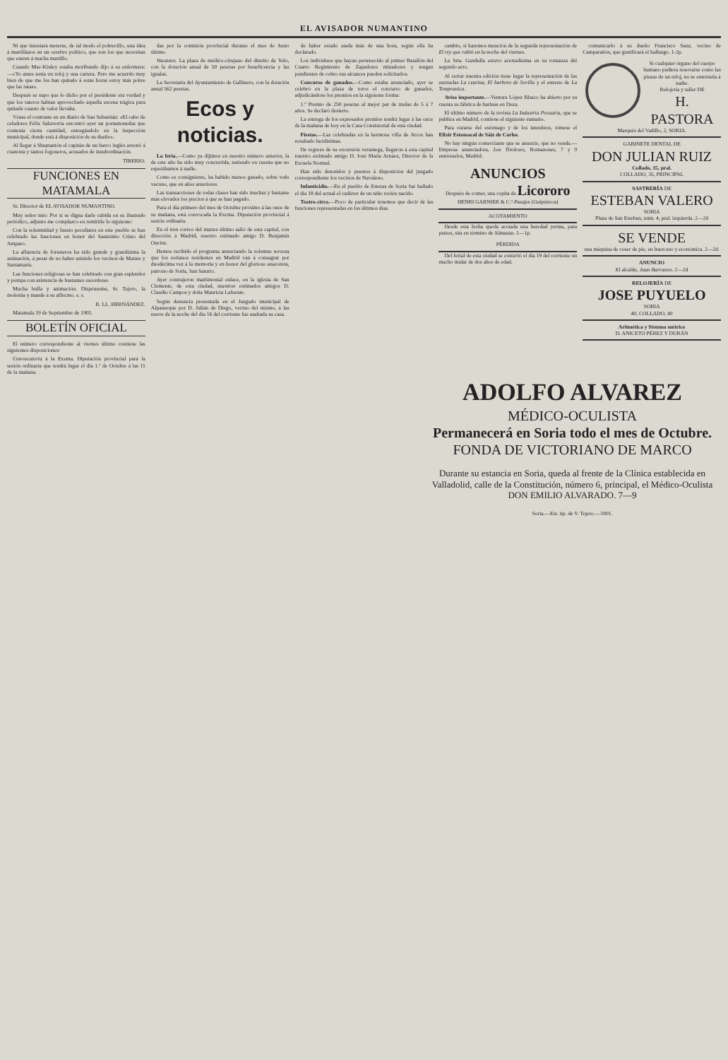EL AVISADOR NUMANTINO
Ni que intentara meterse, de tal modo el pobrecillo, una idea á martillazos en un cerebro político, que son los que necesitan que entren á macha martillo.
Cuando Mac-Kinley estaba moribundo dijo á su enfermera: —«Yo antes tenía un reloj y una cartera. Pero me acuerdo muy bien de que me los han quitado á estas horas estoy más pobre que las ratas».
Después se supo que lo dicho por el presidente era verdad y que los rateros habían aprovechado aquella escena trágica para quitarle cuanto de valor llevaba.
Véase el contraste en un diario de San Sebastián: «El cabo de celadores Félix Salaverría encontró ayer un portamonedas que contenía cierta cantidad, entregándolo en la inspección municipal, donde está á disposición de su dueño».
Al llegar á Shuptantón el capitán de un barco inglés arrestó á cuarenta y tantos fogoneros, acusados de insubordinación.
TIBERIO.
FUNCIONES EN MATAMALA
Sr. Director de EL AVISADOR NUMANTINO.
Muy señor mío: Por si se digna darle cabida en su ilustrado periódico, adjunto me complazco en remitirle lo siguiente:
Con la solemnidad y fausto peculiares en este pueblo se han celebrado las funciones en honor del Santísimo Cristo del Amparo.
La afluencia de forasteros ha sido grande y grandísima la animación, á pesar de no haber asistido los vecinos de Matute y Santamaría.
Las funciones religiosas se han celebrado con gran esplendor y pompa con asistencia de bastantes sacerdotes.
Mucha bulla y animación. Dispénseme, Sr. Tejero, la molestia y mande á su affecmo. s. s.
R. LL. HERNÁNDEZ.
Matamala 19 de Septiembre de 1901.
BOLETÍN OFICIAL
El número correspondiente al viernes último contiene las siguientes disposiciones:
Convocatoria á la Exema. Diputación provincial para la sesión ordinaria que tendrá lugar el día 1.º de Octubre á las 11 de la mañana.
das por la comisión provincial durante el mes de Junio último.
Vacantes. La plaza de médico-cirujano del distrito de Yelo, con la dotación anual de 50 pesetas por beneficencia y las igualas.
La Secretaría del Ayuntamiento de Gallinero, con la dotación anual 562 pesetas.
Ecos y noticias.
La feria.—Como ya dijimos en nuestro número anterior, la de este año ha sido muy concurrida, teniendo en cuenta que no esperábamos á nadie.
Como es consiguiente, ha habido menos ganado, sobre todo vacuno, que en años anteriores.
Las transacciones de todas clases han sido muchas y bastante más elevados los precios á que se han pagado.
Para el día primero del mes de Octubre próximo á las once de su mañana, está convocada la Excma. Diputación provincial á sesión ordinaria.
En el tren correo del martes último salió de esta capital, con dirección á Madrid, nuestro estimado amigo D. Benjamín Oncins.
Hemos recibido el programa anunciando la solemne novena que los sorianos residentes en Madrid van á consagrar por duodécima vez á la memoria y en honor del glorioso anacoreta, patrono de Soria, San Saturio.
Ayer contrajeron matrimonial enlace, en la iglesia de San Clemente, de esta ciudad, nuestros estimados amigos D. Claudio Campos y doña Mauricia Lafuente.
Según denuncia presentada en el Juzgado municipal de Alpanseque por D. Julián de Diego, vecino del mismo, á las nueve de la noche del día 16 del corriente fué asaltada su casa.
de haber estado atada más de una hora, según ella ha declarado.
Los individuos que hayan pertenecido al primer Batallón del Cuarto Regimiento de Zapadores minadores y tengan pendientes de cobro sus alcances pueden solicitarlos.
Concurso de ganados.—Como estaba anunciado, ayer se celebró en la plaza de toros el concurso de ganados, adjudicándose los premios en la siguiente forma:
1.º Premio de 250 pesetas al mejor par de mulas de 5 á 7 años. Se declaró desierto.
La entrega de los expresados premios tendrá lugar á las once de la mañana de hoy en la Casa Consistorial de esta ciudad.
Fiestas.—Las celebradas en la hermosa villa de Arcos han resultado lucidísimas.
De regreso de su excursión veraniega, llegaron á esta capital nuestro estimado amigo D. José María Arnáez, Director de la Escuela Normal.
Han sido detenidos y puestos á disposición del juzgado correspondiente los vecinos de Navaleno.
Infanticidio.—En el pueblo de Esteras de Soria fué hallado el día 18 del actual el cadáver de un niño recién nacido.
Teatro-circo.—Poco de particular tenemos que decir de las funciones representadas en los últimos días.
cambio, si haremos mención de la segunda representación de El rey que rabió en la noche del viernes.
La Srta. Gandulla estuvo acertadísima en su romanza del segundo acto.
Al cerrar nuestra edición tiene lugar la representación de las zarzuelas La czarina, El barbero de Sevilla y el estreno de La Tempranica.
Aviso importante.—Ventura López Blasco ha abierto por su cuenta su fábrica de harinas en Deza.
El último número de la revista La Industria Pecuaria, que se publica en Madrid, contiene el siguiente sumario.
Para curarse del estómago y de los intestinos, tómese el Elixir Estomacal de Sáiz de Carlos.
No hay ningún comerciante que se anuncie, que no venda.—Empresa anunciadora, Los Tiroleses, Romanones, 7 y 9 entresuelos, Madrid.
ANUNCIOS
Después de comer, una copita de Licororo
HENRI GARNIER & C.º-Pasajes (Guipúzcoa)
ACOTAMIENTO
Desde esta fecha queda acotada una heredad yerma, para pastos, sita en término de Almazán. 1—1p.
PÉRDIDA
Del ferial de esta ciudad se extravió el día 19 del corriente un macho mular de dos años de edad.
comunicarlo á su dueño Francisco Sanz, vecino de Camparañón, que gratificará el hallazgo. 1-2p.
Si cualquier órgano del cuerpo humano pudiera renovarse como las piezas de un reloj, no se enterraría á nadie.
Relojería y taller DE
H. PASTORA
Marqués del Vadillo, 2, SORIA.
GABINETE DENTAL DE
DON JULIAN RUIZ
Collado, 35, pral.
COLLADO, 35, PRINCIPAL
SASTRERÍA DE
ESTEBAN VALERO
SORIA
Plaza de San Esteban, núm. 4, pral. izquierda. 2—2d
SE VENDE
una máquina de coser de pie, en buen uso y económica. 2—2d.
ANUNCIO
El alcalde, Juan Barranco. 2—2d
RELOJERÍA DE
JOSE PUYUELO
SORIA
40, COLLADO, 40
Aritmética y Sistema métrico
D. ANICETO PÉREZ Y DURÁN
ADOLFO ALVAREZ
MÉDICO-OCULISTA
Permanecerá en Soria todo el mes de Octubre.
FONDA DE VICTORIANO DE MARCO
Durante su estancia en Soria, queda al frente de la Clínica establecida en Valladolid, calle de la Constitución, número 6, principal, el Médico-Oculista DON EMILIO ALVARADO. 7—9
Soria.—Est. tip. de V. Tejero.—1901.